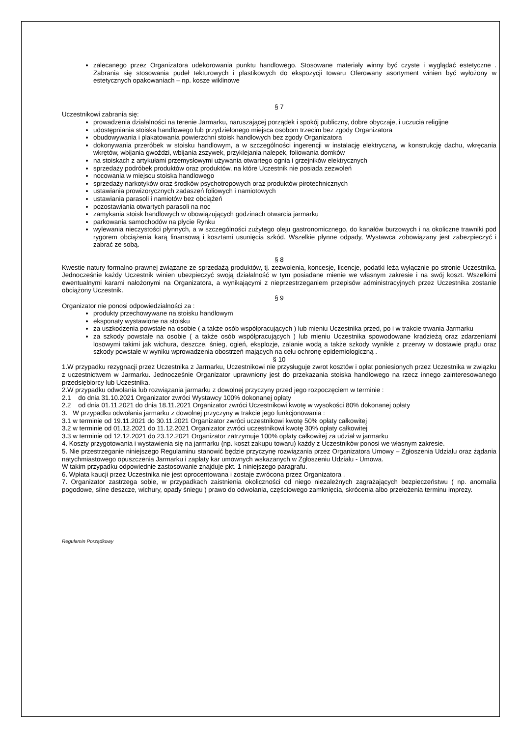zalecanego przez Organizatora udekorowania punktu handlowego. Stosowane materiały winny być czyste i wyglądać estetyczne . Zabrania się stosowania pudeł tekturowych i plastikowych do ekspozycji towaru Oferowany asortyment winien być wyłożony w estetycznych opakowaniach – np. kosze wiklinowe
§ 7
Uczestnikowi zabrania się:
prowadzenia działalności na terenie Jarmarku, naruszającej porządek i spokój publiczny, dobre obyczaje, i uczucia religijne
udostępniania stoiska handlowego lub przydzielonego miejsca osobom trzecim bez zgody Organizatora
obudowywania i plakatowania powierzchni stoisk handlowych bez zgody Organizatora
dokonywania przeróbek w stoisku handlowym, a w szczególności ingerencji w instalację elektryczną, w konstrukcję dachu, wkręcania wkrętów, wbijania gwoździ, wbijania zszywek, przyklejania nalepek, foliowania domków
na stoiskach z artykułami przemysłowymi używania otwartego ognia i grzejników elektrycznych
sprzedaży podróbek produktów oraz produktów, na które Uczestnik nie posiada zezwoleń
nocowania w miejscu stoiska handlowego
sprzedaży narkotyków oraz środków psychotropowych oraz produktów pirotechnicznych
ustawiania prowizorycznych zadaszeń foliowych i namiotowych
ustawiania parasoli i namiotów bez obciążeń
pozostawiania otwartych parasoli na noc
zamykania stoisk handlowych w obowiązujących godzinach otwarcia jarmarku
parkowania samochodów na płycie Rynku
wylewania nieczystości płynnych, a w szczególności zużytego oleju gastronomicznego, do kanałów burzowych i na okoliczne trawniki pod rygorem obciążenia karą finansową i kosztami usunięcia szkód. Wszelkie płynne odpady, Wystawca zobowiązany jest zabezpieczyć i zabrać ze sobą.
§ 8
Kwestie natury formalno-prawnej związane ze sprzedażą produktów, tj. zezwolenia, koncesje, licencje, podatki leżą wyłącznie po stronie Uczestnika. Jednocześnie każdy Uczestnik winien ubezpieczyć swoją działalność w tym posiadane mienie we własnym zakresie i na swój koszt. Wszelkimi ewentualnymi karami nałożonymi na Organizatora, a wynikającymi z nieprzestrzeganiem przepisów administracyjnych przez Uczestnika zostanie obciążony Uczestnik.
§ 9
Organizator nie ponosi odpowiedzialności za :
produkty przechowywane na stoisku handlowym
eksponaty wystawione na stoisku
za uszkodzenia powstałe na osobie ( a także osób współpracujących ) lub mieniu Uczestnika przed, po i w trakcie trwania Jarmarku
za szkody powstałe na osobie ( a także osób współpracujących ) lub mieniu Uczestnika spowodowane kradzieżą oraz zdarzeniami losowymi takimi jak wichura, deszcze, śnieg, ogień, eksplozje, zalanie wodą a także szkody wynikłe z przerwy w dostawie prądu oraz szkody powstałe w wyniku wprowadzenia obostrzeń mających na celu ochronę epidemiologiczną .
§ 10
1.W przypadku rezygnacji przez Uczestnika z Jarmarku, Uczestnikowi nie przysługuje zwrot kosztów i opłat poniesionych przez Uczestnika w związku z uczestnictwem w Jarmarku. Jednocześnie Organizator uprawniony jest do przekazania stoiska handlowego na rzecz innego zainteresowanego przedsiębiorcy lub Uczestnika.
2.W przypadku odwołania lub rozwiązania jarmarku z dowolnej przyczyny przed jego rozpoczęciem w terminie :
2.1 do dnia 31.10.2021 Organizator zwróci Wystawcy 100% dokonanej opłaty
2.2 od dnia 01.11.2021 do dnia 18.11.2021 Organizator zwróci Uczestnikowi kwotę w wysokości 80% dokonanej opłaty
3. W przypadku odwołania jarmarku z dowolnej przyczyny w trakcie jego funkcjonowania :
3.1 w terminie od 19.11.2021 do 30.11.2021 Organizator zwróci uczestnikowi kwotę 50% opłaty całkowitej
3.2 w terminie od 01.12.2021 do 11.12.2021 Organizator zwróci uczestnikowi kwotę 30% opłaty całkowitej
3.3 w terminie od 12.12.2021 do 23.12.2021 Organizator zatrzymuje 100% opłaty całkowitej za udział w jarmarku
4. Koszty przygotowania i wystawienia się na jarmarku (np. koszt zakupu towaru) każdy z Uczestników ponosi we własnym zakresie.
5. Nie przestrzeganie niniejszego Regulaminu stanowić będzie przyczynę rozwiązania przez Organizatora Umowy – Zgłoszenia Udziału oraz żądania natychmiastowego opuszczenia Jarmarku i zapłaty kar umownych wskazanych w Zgłoszeniu Udziału - Umowa.
W takim przypadku odpowiednie zastosowanie znajduje pkt. 1 niniejszego paragrafu.
6. Wpłata kaucji przez Uczestnika nie jest oprocentowana i zostaje zwrócona przez Organizatora .
7. Organizator zastrzega sobie, w przypadkach zaistnienia okoliczności od niego niezależnych zagrażających bezpieczeństwu ( np. anomalia pogodowe, silne deszcze, wichury, opady śniegu ) prawo do odwołania, częściowego zamknięcia, skrócenia albo przełożenia terminu imprezy.
Regulamin Porządkowy